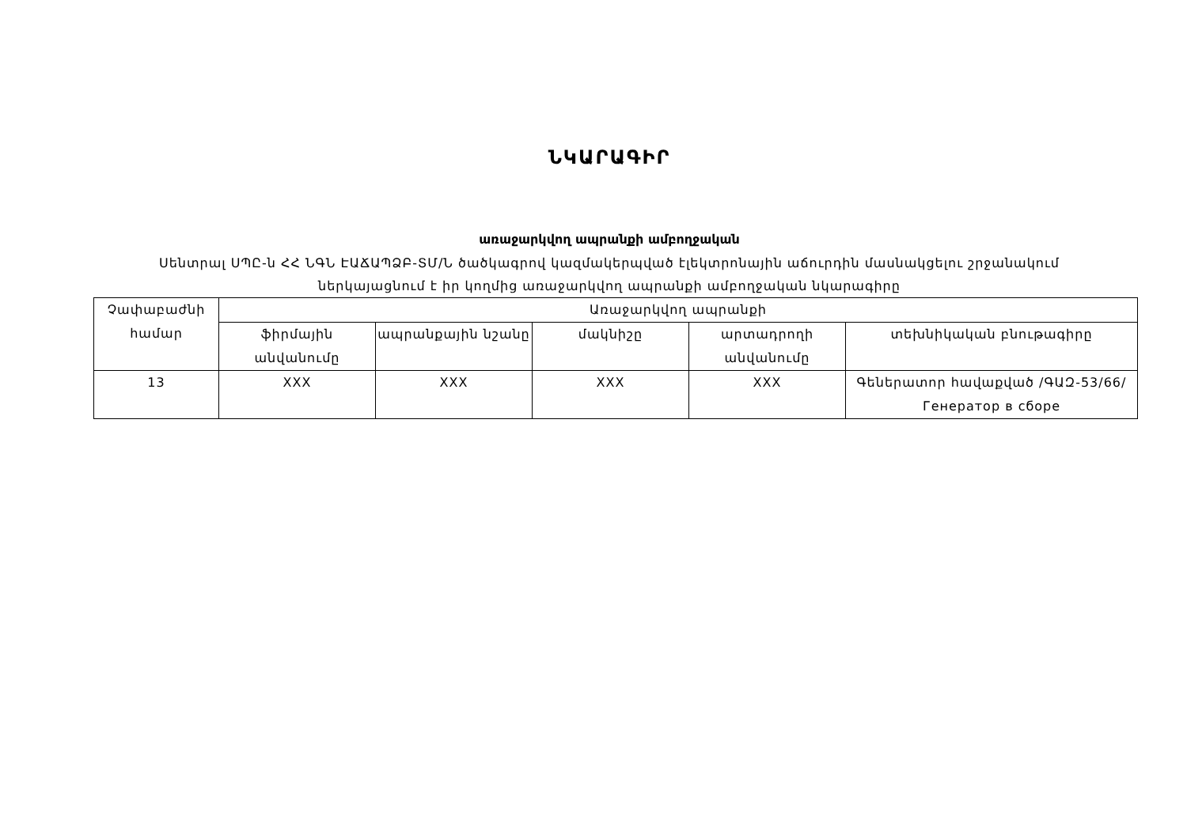ՆԿԱՐԱԳԻՐ
առաջարկվող ապրանքի ամբողջական
Սենտրալ ՍՊԸ-ն ՀՀ ՆԳՆ ԷԱՃԱՊՁԲ-ՏՄ/Ն ծածկագրով կազմակերպված էլեկտրոնային աճուրդին մասնակցելու շրջանակում
ներկայացնում է իր կողմից առաջարկվող ապրանքի ամբողջական նկարագիրը
| Չափաբաժնի համար | Առաջարկվող ապրանքի | | | | |
| --- | --- | --- | --- | --- | --- |
| | ֆիրմային անվանումը | ապրանքային նշանը | մակնիշը | արտադրողի անվանումը | տեխնիկական բնութագիրը |
| 13 | XXX | XXX | XXX | XXX | Գեներատոր հավաքված /ԳԱԶ-53/66/ Генератор в сборе |